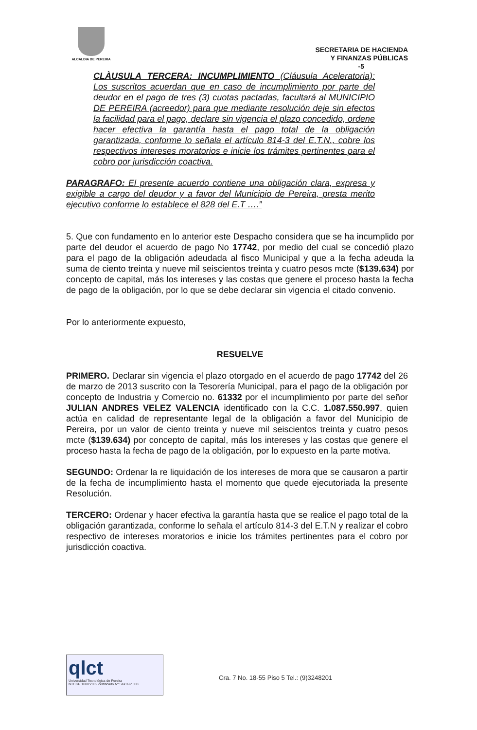ALCALDIA DE PEREIRA
SECRETARIA DE HACIENDA
Y FINANZAS PÚBLICAS
-5
CLÀUSULA TERCERA: INCUMPLIMIENTO (Cláusula Aceleratoria): Los suscritos acuerdan que en caso de incumplimiento por parte del deudor en el pago de tres (3) cuotas pactadas, facultará al MUNICIPIO DE PEREIRA (acreedor) para que mediante resolución deje sin efectos la facilidad para el pago, declare sin vigencia el plazo concedido, ordene hacer efectiva la garantía hasta el pago total de la obligación garantizada, conforme lo señala el artículo 814-3 del E.T.N., cobre los respectivos intereses moratorios e inicie los trámites pertinentes para el cobro por jurisdicción coactiva.
PARAGRAFO: El presente acuerdo contiene una obligación clara, expresa y exigible a cargo del deudor y a favor del Municipio de Pereira, presta merito ejecutivo conforme lo establece el 828 del E.T ….”
5. Que con fundamento en lo anterior este Despacho considera que se ha incumplido por parte del deudor el acuerdo de pago No 17742, por medio del cual se concedió plazo para el pago de la obligación adeudada al fisco Municipal y que a la fecha adeuda la suma de ciento treinta y nueve mil seiscientos treinta y cuatro pesos mcte ($139.634) por concepto de capital, más los intereses y las costas que genere el proceso hasta la fecha de pago de la obligación, por lo que se debe declarar sin vigencia el citado convenio.
Por lo anteriormente expuesto,
RESUELVE
PRIMERO. Declarar sin vigencia el plazo otorgado en el acuerdo de pago 17742 del 26 de marzo de 2013 suscrito con la Tesorería Municipal, para el pago de la obligación por concepto de Industria y Comercio no. 61332 por el incumplimiento por parte del señor JULIAN ANDRES VELEZ VALENCIA identificado con la C.C. 1.087.550.997, quien actúa en calidad de representante legal de la obligación a favor del Municipio de Pereira, por un valor de ciento treinta y nueve mil seiscientos treinta y cuatro pesos mcte ($139.634) por concepto de capital, más los intereses y las costas que genere el proceso hasta la fecha de pago de la obligación, por lo expuesto en la parte motiva.
SEGUNDO: Ordenar la re liquidación de los intereses de mora que se causaron a partir de la fecha de incumplimiento hasta el momento que quede ejecutoriada la presente Resolución.
TERCERO: Ordenar y hacer efectiva la garantía hasta que se realice el pago total de la obligación garantizada, conforme lo señala el artículo 814-3 del E.T.N y realizar el cobro respectivo de intereses moratorios e inicie los trámites pertinentes para el cobro por jurisdicción coactiva.
qlct
Universidad Tecnológica de Pereira
NTCGP 1000:2009 certificado Nº SGCGP 008
Cra. 7 No. 18-55 Piso 5 Tel.: (9)3248201